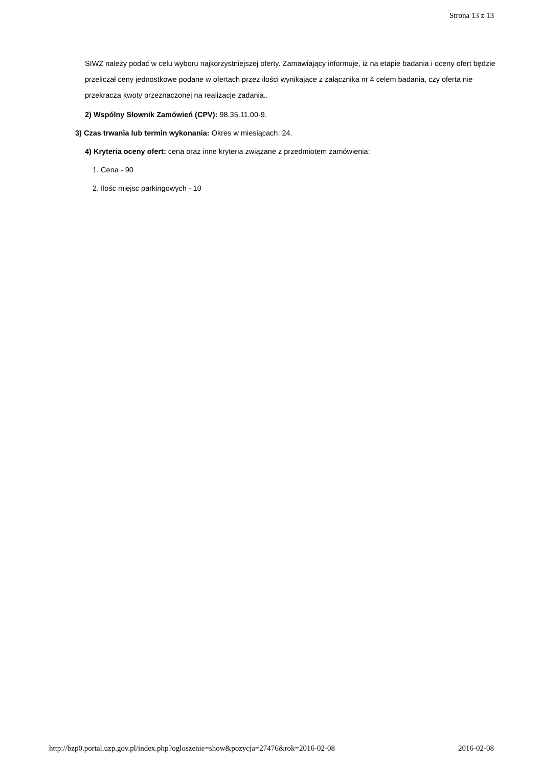Strona 13 z 13
SIWZ należy podać w celu wyboru najkorzystniejszej oferty. Zamawiający informuje, iż na etapie badania i oceny ofert będzie przeliczał ceny jednostkowe podane w ofertach przez ilości wynikające z załącznika nr 4 celem badania, czy oferta nie przekracza kwoty przeznaczonej na realizacje zadania..
2) Wspólny Słownik Zamówień (CPV): 98.35.11.00-9.
3) Czas trwania lub termin wykonania: Okres w miesiącach: 24.
4) Kryteria oceny ofert: cena oraz inne kryteria związane z przedmiotem zamówienia:
1. Cena - 90
2. Ilośc miejsc parkingowych - 10
http://bzp0.portal.uzp.gov.pl/index.php?ogloszenie=show&pozycja=27476&rok=2016-02-08 2016-02-08